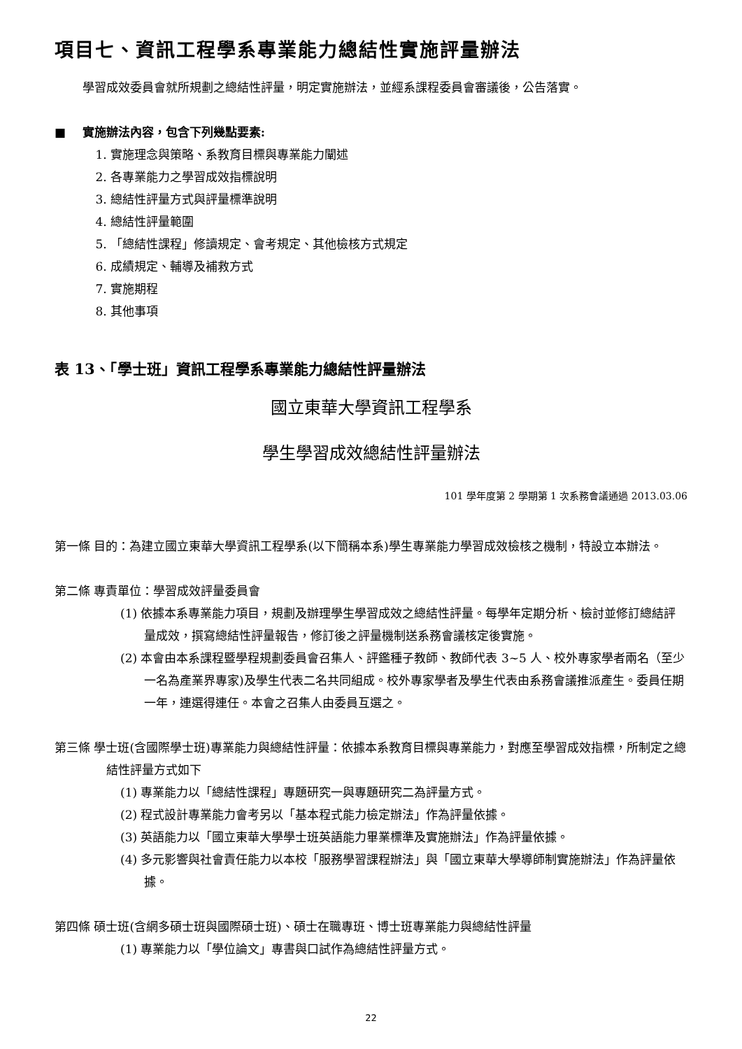項目七、資訊工程學系專業能力總結性實施評量辦法
學習成效委員會就所規劃之總結性評量，明定實施辦法，並經系課程委員會審議後，公告落實。
■ 實施辦法內容，包含下列幾點要素:
1. 實施理念與策略、系教育目標與專業能力闡述
2. 各專業能力之學習成效指標說明
3. 總結性評量方式與評量標準說明
4. 總結性評量範圍
5. 「總結性課程」修讀規定、會考規定、其他檢核方式規定
6. 成績規定、輔導及補救方式
7. 實施期程
8. 其他事項
表 13、「學士班」資訊工程學系專業能力總結性評量辦法
國立東華大學資訊工程學系
學生學習成效總結性評量辦法
101 學年度第 2 學期第 1 次系務會議通過 2013.03.06
第一條 目的：為建立國立東華大學資訊工程學系(以下簡稱本系)學生專業能力學習成效檢核之機制，特設立本辦法。
第二條 專責單位：學習成效評量委員會
(1) 依據本系專業能力項目，規劃及辦理學生學習成效之總結性評量。每學年定期分析、檢討並修訂總結評量成效，撰寫總結性評量報告，修訂後之評量機制送系務會議核定後實施。
(2) 本會由本系課程暨學程規劃委員會召集人、評鑑種子教師、教師代表 3~5 人、校外專家學者兩名（至少一名為產業界專家)及學生代表二名共同組成。校外專家學者及學生代表由系務會議推派產生。委員任期一年，連選得連任。本會之召集人由委員互選之。
第三條 學士班(含國際學士班)專業能力與總結性評量：依據本系教育目標與專業能力，對應至學習成效指標，所制定之總結性評量方式如下
(1) 專業能力以「總結性課程」專題研究一與專題研究二為評量方式。
(2) 程式設計專業能力會考另以「基本程式能力檢定辦法」作為評量依據。
(3) 英語能力以「國立東華大學學士班英語能力畢業標準及實施辦法」作為評量依據。
(4) 多元影響與社會責任能力以本校「服務學習課程辦法」與「國立東華大學導師制實施辦法」作為評量依據。
第四條 碩士班(含網多碩士班與國際碩士班)、碩士在職專班、博士班專業能力與總結性評量
(1) 專業能力以「學位論文」專書與口試作為總結性評量方式。
22